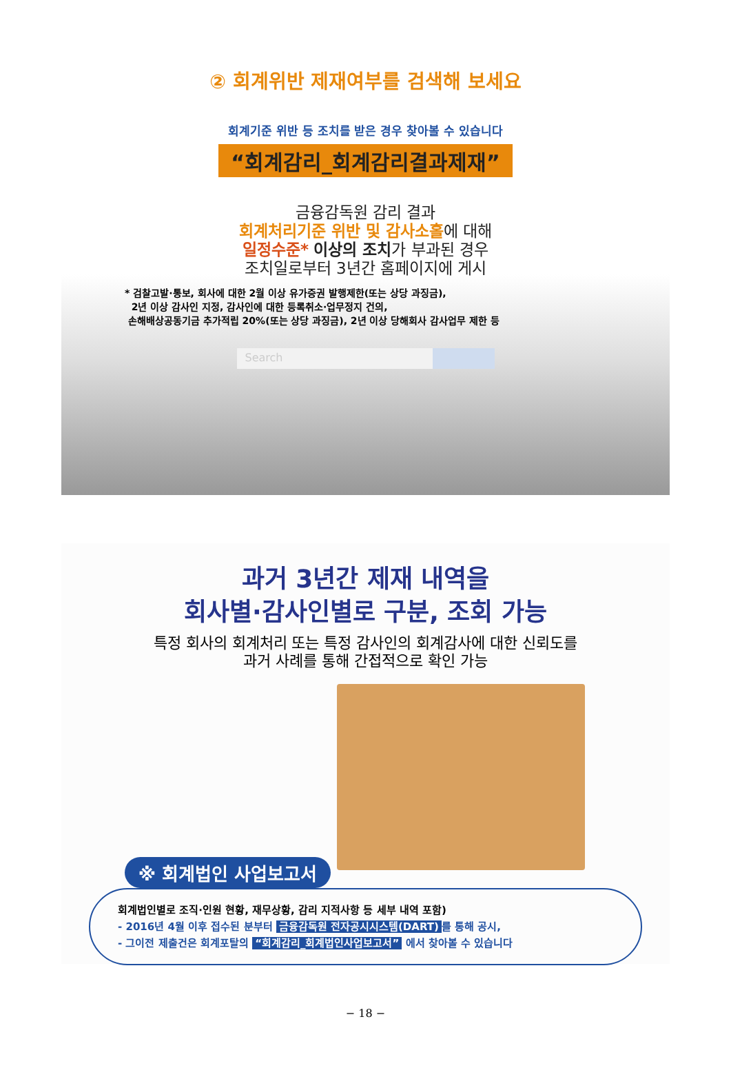② 회계위반 제재여부를 검색해 보세요
회계기준 위반 등 조치를 받은 경우 찾아볼 수 있습니다
“회계감리_회계감리결과제재”
금융감독원 감리 결과
회계처리기준 위반 및 감사소홀에 대해
일정수준* 이상의 조치가 부과된 경우
조치일로부터 3년간 홈페이지에 게시
* 검찰고발·통보, 회사에 대한 2월 이상 유가증권 발행제한(또는 상당 과징금),
2년 이상 감사인 지정, 감사인에 대한 등록취소·업무정지 건의,
손해배상공동기금 추가적립 20%(또는 상당 과징금), 2년 이상 당해회사 감사업무 제한 등
Search
과거 3년간 제재 내역을
회사별·감사인별로 구분, 조회 가능
특정 회사의 회계처리 또는 특정 감사인의 회계감사에 대한 신뢰도를
과거 사례를 통해 간접적으로 확인 가능
※ 회계법인 사업보고서
회계법인별로 조직·인원 현황, 재무상황, 감리 지적사항 등 세부 내역 포함)
- 2016년 4월 이후 접수된 분부터 금융감독원 전자공시시스템(DART) 를 통해 공시,
- 그이전 제출건은 회계포탈의 “회계감리_회계법인사업보고서” 에서 찾아볼 수 있습니다
− 18 −